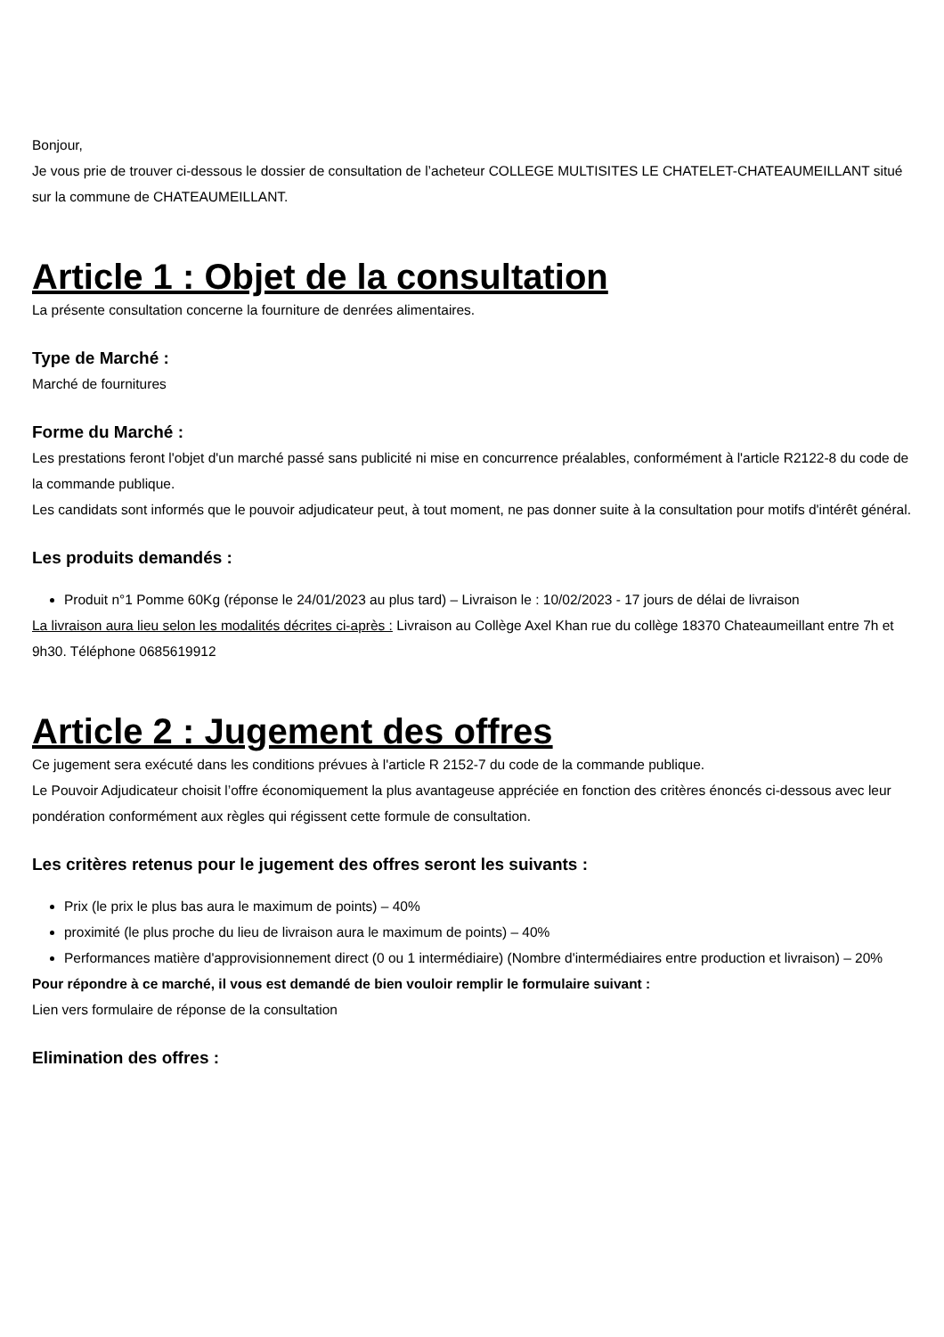Bonjour,
Je vous prie de trouver ci-dessous le dossier de consultation de l’acheteur COLLEGE MULTISITES LE CHATELET-CHATEAUMEILLANT situé sur la commune de CHATEAUMEILLANT.
Article 1 : Objet de la consultation
La présente consultation concerne la fourniture de denrées alimentaires.
Type de Marché :
Marché de fournitures
Forme du Marché :
Les prestations feront l'objet d'un marché passé sans publicité ni mise en concurrence préalables, conformément à l'article R2122-8 du code de la commande publique.
Les candidats sont informés que le pouvoir adjudicateur peut, à tout moment, ne pas donner suite à la consultation pour motifs d'intérêt général.
Les produits demandés :
Produit n°1 Pomme 60Kg (réponse le 24/01/2023 au plus tard) – Livraison le : 10/02/2023 - 17 jours de délai de livraison
La livraison aura lieu selon les modalités décrites ci-après : Livraison au Collège Axel Khan rue du collège 18370 Chateaumeillant entre 7h et 9h30. Téléphone 0685619912
Article 2 : Jugement des offres
Ce jugement sera exécuté dans les conditions prévues à l'article R 2152-7 du code de la commande publique.
Le Pouvoir Adjudicateur choisit l’offre économiquement la plus avantageuse appréciée en fonction des critères énoncés ci-dessous avec leur pondération conformément aux règles qui régissent cette formule de consultation.
Les critères retenus pour le jugement des offres seront les suivants :
Prix (le prix le plus bas aura le maximum de points) – 40%
proximité (le plus proche du lieu de livraison aura le maximum de points) – 40%
Performances matière d'approvisionnement direct (0 ou 1 intermédiaire) (Nombre d'intermédiaires entre production et livraison) – 20%
Pour répondre à ce marché, il vous est demandé de bien vouloir remplir le formulaire suivant :
Lien vers formulaire de réponse de la consultation
Elimination des offres :